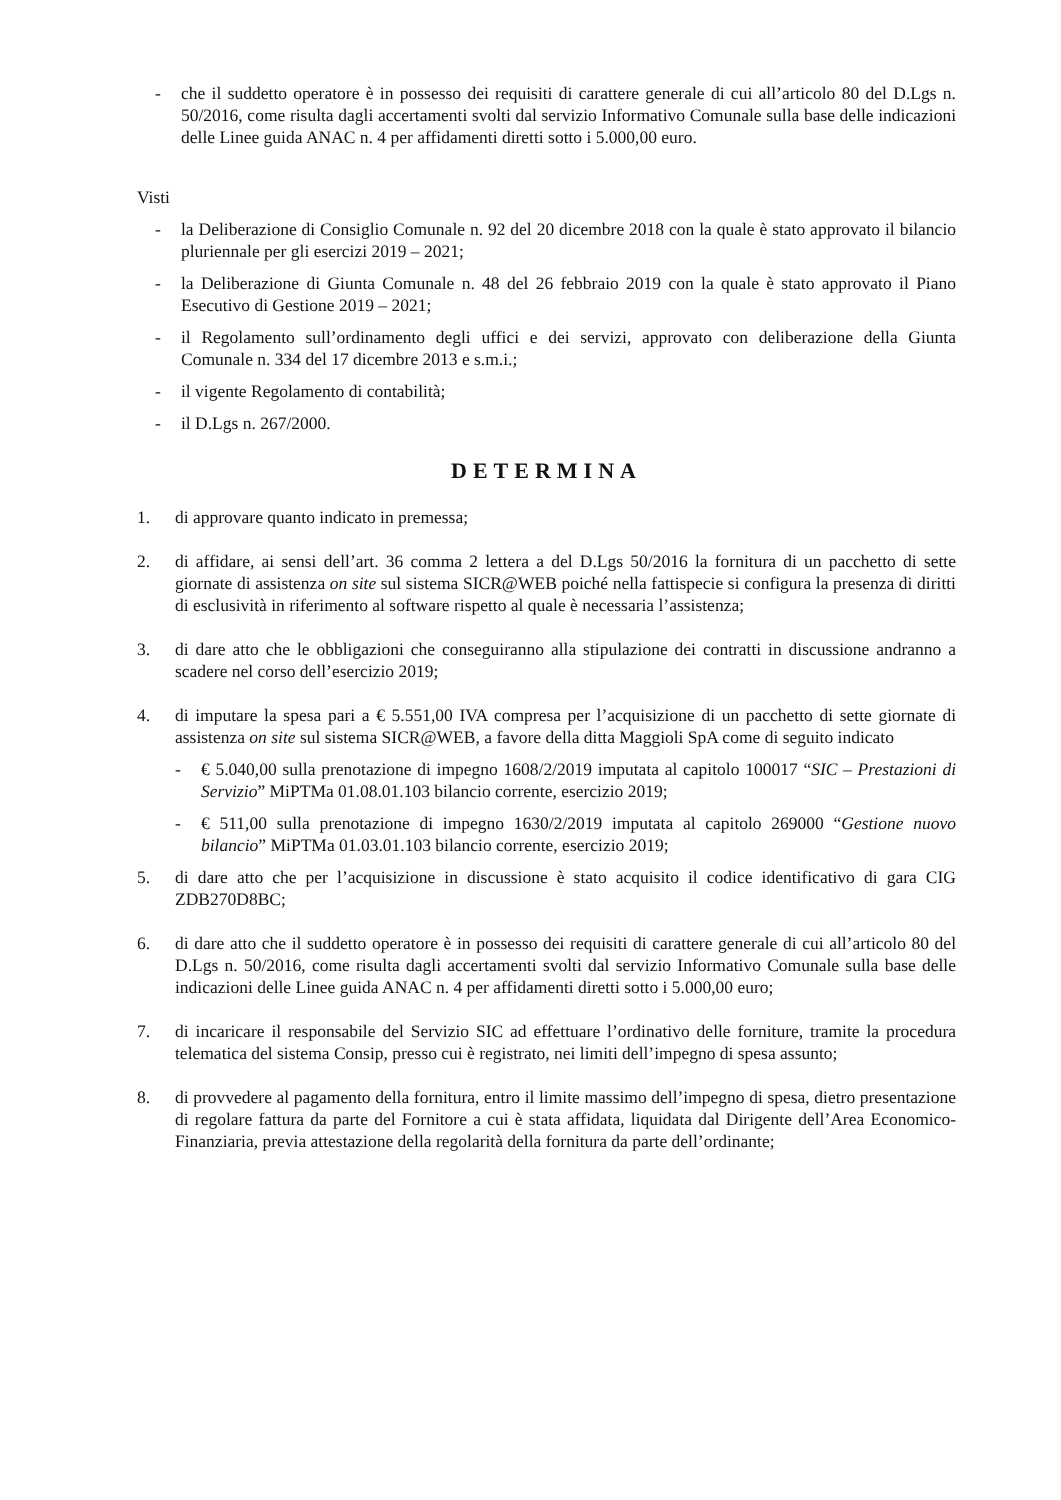- che il suddetto operatore è in possesso dei requisiti di carattere generale di cui all’articolo 80 del D.Lgs n. 50/2016, come risulta dagli accertamenti svolti dal servizio Informativo Comunale sulla base delle indicazioni delle Linee guida ANAC n. 4 per affidamenti diretti sotto i 5.000,00 euro.
Visti
- la Deliberazione di Consiglio Comunale n. 92 del 20 dicembre 2018 con la quale è stato approvato il bilancio pluriennale per gli esercizi 2019 – 2021;
- la Deliberazione di Giunta Comunale n. 48 del 26 febbraio 2019 con la quale è stato approvato il Piano Esecutivo di Gestione 2019 – 2021;
- il Regolamento sull’ordinamento degli uffici e dei servizi, approvato con deliberazione della Giunta Comunale n. 334 del 17 dicembre 2013 e s.m.i.;
- il vigente Regolamento di contabilità;
- il D.Lgs n. 267/2000.
DETERMINA
1. di approvare quanto indicato in premessa;
2. di affidare, ai sensi dell’art. 36 comma 2 lettera a del D.Lgs 50/2016 la fornitura di un pacchetto di sette giornate di assistenza on site sul sistema SICR@WEB poiché nella fattispecie si configura la presenza di diritti di esclusività in riferimento al software rispetto al quale è necessaria l’assistenza;
3. di dare atto che le obbligazioni che conseguiranno alla stipulazione dei contratti in discussione andranno a scadere nel corso dell’esercizio 2019;
4. di imputare la spesa pari a € 5.551,00 IVA compresa per l’acquisizione di un pacchetto di sette giornate di assistenza on site sul sistema SICR@WEB, a favore della ditta Maggioli SpA come di seguito indicato
- € 5.040,00 sulla prenotazione di impegno 1608/2/2019 imputata al capitolo 100017 “SIC – Prestazioni di Servizio” MiPTMa 01.08.01.103 bilancio corrente, esercizio 2019;
- € 511,00 sulla prenotazione di impegno 1630/2/2019 imputata al capitolo 269000 “Gestione nuovo bilancio” MiPTMa 01.03.01.103 bilancio corrente, esercizio 2019;
5. di dare atto che per l’acquisizione in discussione è stato acquisito il codice identificativo di gara CIG ZDB270D8BC;
6. di dare atto che il suddetto operatore è in possesso dei requisiti di carattere generale di cui all’articolo 80 del D.Lgs n. 50/2016, come risulta dagli accertamenti svolti dal servizio Informativo Comunale sulla base delle indicazioni delle Linee guida ANAC n. 4 per affidamenti diretti sotto i 5.000,00 euro;
7. di incaricare il responsabile del Servizio SIC ad effettuare l’ordinativo delle forniture, tramite la procedura telematica del sistema Consip, presso cui è registrato, nei limiti dell’impegno di spesa assunto;
8. di provvedere al pagamento della fornitura, entro il limite massimo dell’impegno di spesa, dietro presentazione di regolare fattura da parte del Fornitore a cui è stata affidata, liquidata dal Dirigente dell’Area Economico-Finanziaria, previa attestazione della regolarità della fornitura da parte dell’ordinante;